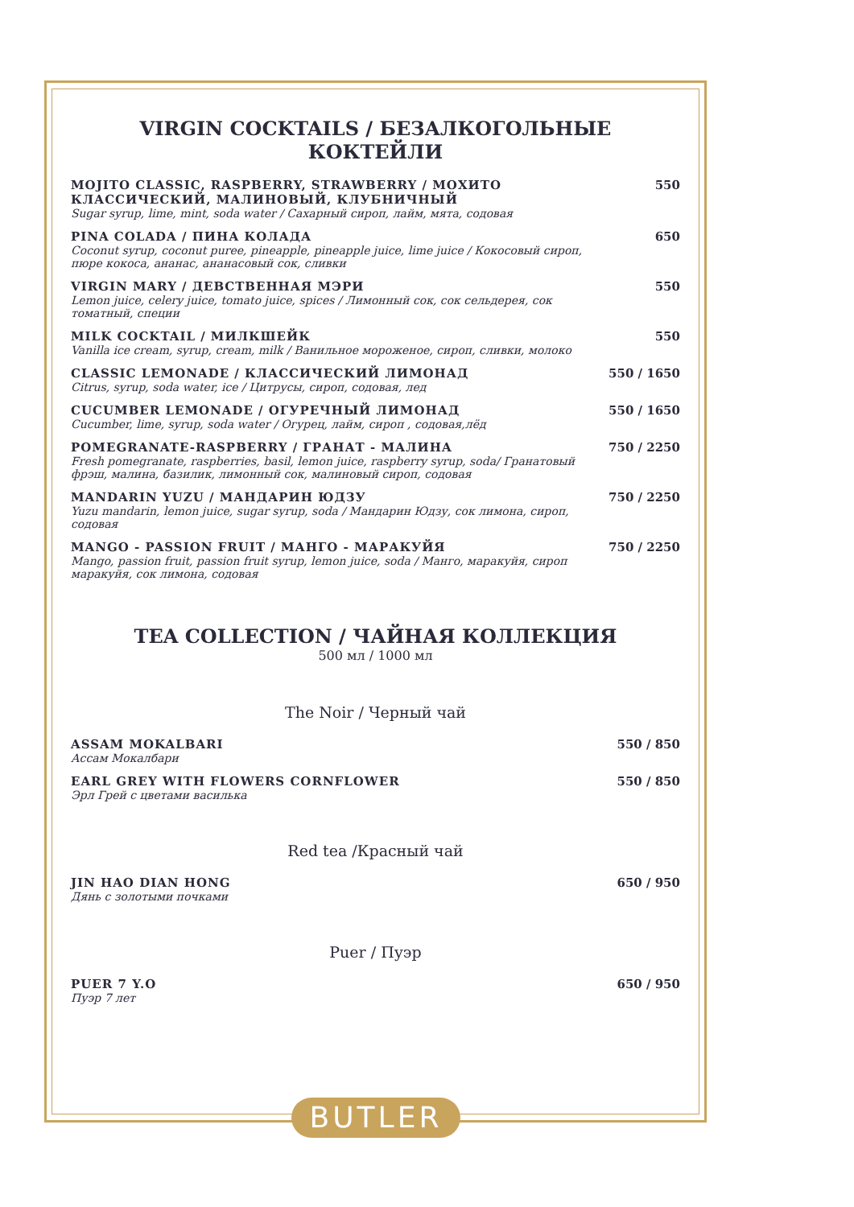VIRGIN COCKTAILS / БЕЗАЛКОГОЛЬНЫЕ КОКТЕЙЛИ
MOJITO CLASSIC, RASPBERRY, STRAWBERRY / МОХИТО КЛАССИЧЕСКИЙ, МАЛИНОВЫЙ, КЛУБНИЧНЫЙ
Sugar syrup, lime, mint, soda water / Сахарный сироп, лайм, мята, содовая
550
PINA COLADA / ПИНА КОЛАДА
Coconut syrup, coconut puree, pineapple, pineapple juice, lime juice / Кокосовый сироп, пюре кокоса, ананас, ананасовый сок, сливки
650
VIRGIN MARY / ДЕВСТВЕННАЯ МЭРИ
Lemon juice, celery juice, tomato juice, spices / Лимонный сок, сок сельдерея, сок томатный, специи
550
MILK COCKTAIL / МИЛКШЕЙК
Vanilla ice cream, syrup, cream, milk / Ванильное мороженое, сироп, сливки, молоко
550
CLASSIC LEMONADE / КЛАССИЧЕСКИЙ ЛИМОНАД
Citrus, syrup, soda water, ice / Цитрусы, сироп, содовая, лед
550 / 1650
CUCUMBER LEMONADE / ОГУРЕЧНЫЙ ЛИМОНАД
Cucumber, lime, syrup, soda water / Огурец, лайм, сироп , содовая,лёд
550 / 1650
POMEGRANATE-RASPBERRY / ГРАНАТ - МАЛИНА
Fresh pomegranate, raspberries, basil, lemon juice, raspberry syrup, soda/ Гранатовый фрэш, малина, базилик, лимонный сок, малиновый сироп, содовая
750 / 2250
MANDARIN YUZU / МАНДАРИН ЮДЗУ
Yuzu mandarin, lemon juice, sugar syrup, soda / Мандарин Юдзу, сок лимона, сироп, содовая
750 / 2250
MANGO - PASSION FRUIT / МАНГО - МАРАКУЙЯ
Mango, passion fruit, passion fruit syrup, lemon juice, soda / Манго, маракуйя, сироп маракуйя, сок лимона, содовая
750 / 2250
TEA COLLECTION / ЧАЙНАЯ КОЛЛЕКЦИЯ
500 мл / 1000 мл
The Noir / Черный чай
ASSAM MOKALBARI
Ассам Мокалбари
550 / 850
EARL GREY WITH FLOWERS CORNFLOWER
Эрл Грей с цветами василька
550 / 850
Red tea /Красный чай
JIN HAO DIAN HONG
Дянь с золотыми почками
650 / 950
Puer / Пуэр
PUER 7 Y.O
Пуэр 7 лет
650 / 950
BUTLER